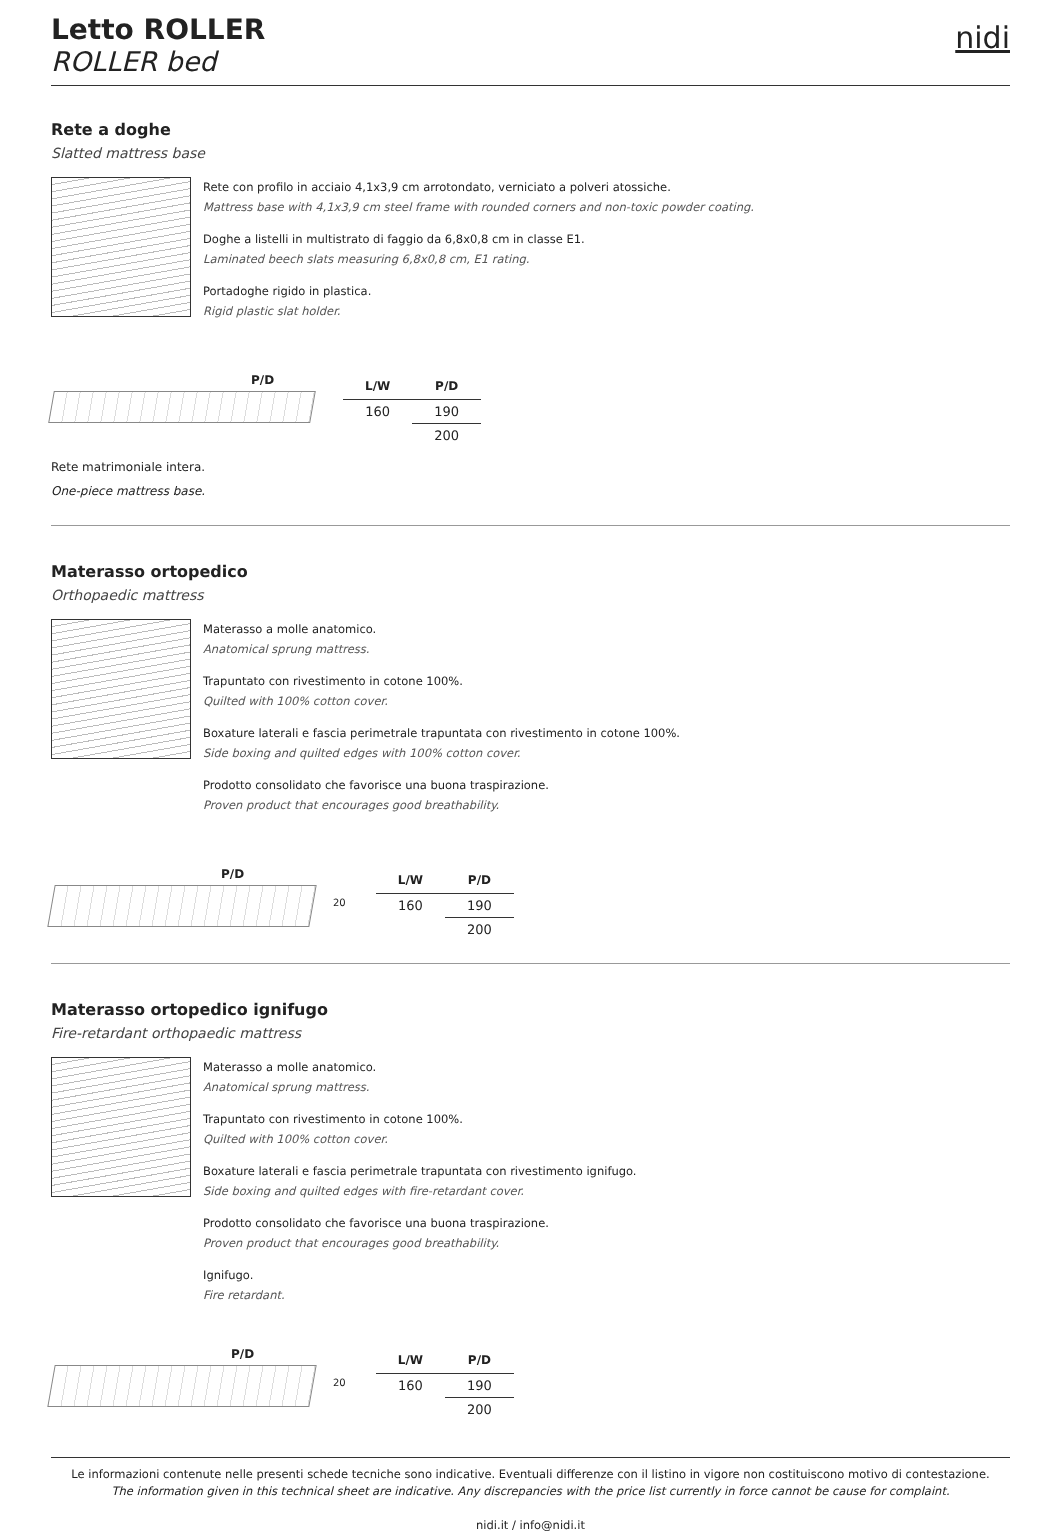Letto ROLLER
ROLLER bed
nidi
Rete a doghe
Slatted mattress base
Rete con profilo in acciaio 4,1x3,9 cm arrotondato, verniciato a polveri atossiche.
Mattress base with 4,1x3,9 cm steel frame with rounded corners and non-toxic powder coating.
Doghe a listelli in multistrato di faggio da 6,8x0,8 cm in classe E1.
Laminated beech slats measuring 6,8x0,8 cm, E1 rating.
Portadoghe rigido in plastica.
Rigid plastic slat holder.
P/D
| L/W | P/D |
| --- | --- |
| 160 | 190 |
| | 200 |
Rete matrimoniale intera.
One-piece mattress base.
Materasso ortopedico
Orthopaedic mattress
Materasso a molle anatomico.
Anatomical sprung mattress.
Trapuntato con rivestimento in cotone 100%.
Quilted with 100% cotton cover.
Boxature laterali e fascia perimetrale trapuntata con rivestimento in cotone 100%.
Side boxing and quilted edges with 100% cotton cover.
Prodotto consolidato che favorisce una buona traspirazione.
Proven product that encourages good breathability.
P/D
20
| L/W | P/D |
| --- | --- |
| 160 | 190 |
| | 200 |
Materasso ortopedico ignifugo
Fire-retardant orthopaedic mattress
Materasso a molle anatomico.
Anatomical sprung mattress.
Trapuntato con rivestimento in cotone 100%.
Quilted with 100% cotton cover.
Boxature laterali e fascia perimetrale trapuntata con rivestimento ignifugo.
Side boxing and quilted edges with fire-retardant cover.
Prodotto consolidato che favorisce una buona traspirazione.
Proven product that encourages good breathability.
Ignifugo.
Fire retardant.
P/D
20
| L/W | P/D |
| --- | --- |
| 160 | 190 |
| | 200 |
Le informazioni contenute nelle presenti schede tecniche sono indicative. Eventuali differenze con il listino in vigore non costituiscono motivo di contestazione.
The information given in this technical sheet are indicative. Any discrepancies with the price list currently in force cannot be cause for complaint.
nidi.it / info@nidi.it